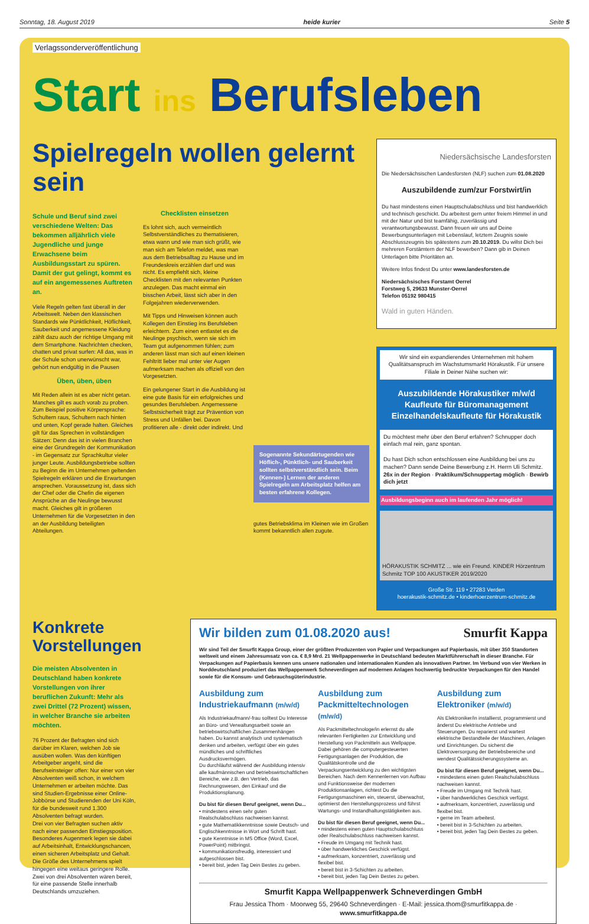Sonntag, 18. August 2019 heide kurier Seite 5
Verlagssonderveröffentlichung
Start ins Berufsleben
Spielregeln wollen gelernt sein
Schule und Beruf sind zwei verschiedene Welten: Das bekommen alljährlich viele Jugendliche und junge Erwachsene beim Ausbildungsstart zu spüren. Damit der gut gelingt, kommt es auf ein angemessenes Auftreten an.
Viele Regeln gelten fast überall in der Arbeitswelt. Neben den klassischen Standards wie Pünktlichkeit, Höflichkeit, Sauberkeit und angemessene Kleidung zählt dazu auch der richtige Umgang mit dem Smartphone. Nachrichten checken, chatten und privat surfen: All das, was in der Schule schon unerwünscht war, gehört nun endgültig in die Pausen
Üben, üben, üben
Mit Reden allein ist es aber nicht getan. Manches gilt es auch vorab zu proben. Zum Beispiel positive Körpersprache: Schultern raus, Schultern nach hinten und unten, Kopf gerade halten. Gleiches gilt für das Sprechen in vollständigen Sätzen: Denn das ist in vielen Branchen eine der Grundregeln der Kommunikation - im Gegensatz zur Sprachkultur vieler junger Leute. Ausbildungsbetriebe sollten zu Beginn die im Unternehmen geltenden Spielregeln erklären und die Erwartungen ansprechen. Voraussetzung ist, dass sich der Chef oder die Chefin die eigenen Ansprüche an die Neulinge bewusst macht. Gleiches gilt in größeren Unternehmen für die Vorgesetzten in den an der Ausbildung beteiligten Abteilungen.
Checklisten einsetzen
Es lohnt sich, auch vermeintlich Selbstverständliches zu thematisieren, etwa wann und wie man sich grüßt, wie man sich am Telefon meldet, was man aus dem Betriebsalltag zu Hause und im Freundeskreis erzählen darf und was nicht. Es empfiehlt sich, kleine Checklisten mit den relevanten Punkten anzulegen. Das macht einmal ein bisschen Arbeit, lässt sich aber in den Folgejahren wiederverwenden.
Mit Tipps und Hinweisen können auch Kollegen den Einstieg ins Berufsleben erleichtern. Zum einen entlastet es die Neulinge psychisch, wenn sie sich im Team gut aufgenommen fühlen; zum anderen lässt man sich auf einen kleinen Fehltritt lieber mal unter vier Augen aufmerksam machen als offiziell von den Vorgesetzten.
Ein gelungener Start in die Ausbildung ist eine gute Basis für ein erfolgreiches und gesundes Berufsleben. Angemessene Selbstsicherheit trägt zur Prävention von Stress und Unfällen bei. Davon profitieren alle - direkt oder indirekt. Und
Sogenannte Sekundärtugenden wie Höflich-, Pünktlich- und Sauberkeit sollten selbstverständlich sein. Beim (Kennen-) Lernen der anderen Spielregeln am Arbeitsplatz helfen am besten erfahrene Kollegen.
gutes Betriebsklima im Kleinen wie im Großen kommt bekanntlich allen zugute.
Niedersächsische Landesforsten
Die Niedersächsischen Landesforsten (NLF) suchen zum 01.08.2020
Auszubildende zum/zur Forstwirt/in
Du hast mindestens einen Hauptschulabschluss und bist handwerklich und technisch geschickt. Du arbeitest gern unter freiem Himmel in und mit der Natur und bist teamfähig, zuverlässig und verantwortungsbewusst. Dann freuen wir uns auf Deine Bewerbungsunterlagen mit Lebenslauf, letztem Zeugnis sowie Abschlusszeugnis bis spätestens zum 20.10.2019. Du willst Dich bei mehreren Forstämtern der NLF bewerben? Dann gib in Deinen Unterlagen bitte Prioritäten an.
Weitere Infos findest Du unter www.landesforsten.de
Niedersächsisches Forstamt Oerrel
Forstweg 5, 29633 Munster-Oerrel
Telefon 05192 980415
Wald in guten Händen.
Wir sind ein expandierendes Unternehmen mit hohem Qualitätsanspruch im Wachstumsmarkt Hörakustik. Für unsere Filiale in Deiner Nähe suchen wir:
Auszubildende Hörakustiker m/w/d
Kaufleute für Büromanagement
Einzelhandelskaufleute für Hörakustik
Du möchtest mehr über den Beruf erfahren? Schnupper doch einfach mal rein, ganz spontan.
Du hast Dich schon entschlossen eine Ausbildung bei uns zu machen? Dann sende Deine Bewerbung z.H. Herrn Uli Schmitz.
26x in der Region · Praktikum/Schnuppertag möglich · Bewirb dich jetzt
Ausbildungsbeginn auch im laufenden Jahr möglich!
HÖRAKUSTIK SCHMITZ ... wie ein Freund. KINDER Hörzentrum Schmitz TOP 100 AKUSTIKER 2019/2020
Große Str. 119 • 27283 Verden
hoerakustik-schmitz.de • kinderhoerzentrum-schmitz.de
Konkrete Vorstellungen
Die meisten Absolventen in Deutschland haben konkrete Vorstellungen von ihrer beruflichen Zukunft: Mehr als zwei Drittel (72 Prozent) wissen, in welcher Branche sie arbeiten möchten.
76 Prozent der Befragten sind sich darüber im Klaren, welchen Job sie ausüben wollen. Was den künftigen Arbeitgeber angeht, sind die Berufseinsteiger offen: Nur einer von vier Absolventen weiß schon, in welchem Unternehmen er arbeiten möchte. Das sind Studien-Ergebnisse einer Online-Jobbörse und Studierenden der Uni Köln, für die bundesweit rund 1.300 Absolventen befragt wurden.
Drei von vier Befragten suchen aktiv nach einer passenden Einstiegsposition. Besonderes Augenmerk legen sie dabei auf Arbeitsinhalt, Entwicklungschancen, einen sicheren Arbeitsplatz und Gehalt. Die Größe des Unternehmens spielt hingegen eine weitaus geringere Rolle. Zwei von drei Absolventen wären bereit, für eine passende Stelle innerhalb Deutschlands umzuziehen.
Wir bilden zum 01.08.2020 aus! Smurfit Kappa
Wir sind Teil der Smurfit Kappa Group, einer der größten Produzenten von Papier und Verpackungen auf Papierbasis, mit über 350 Standorten weltweit und einem Jahresumsatz von ca. € 8,9 Mrd. 21 Wellpappenwerke in Deutschland bedeuten Marktführerschaft in dieser Branche. Für Verpackungen auf Papierbasis kennen uns unsere nationalen und internationalen Kunden als innovativen Partner. Im Verbund von vier Werken in Norddeutschland produziert das Wellpappenwerk Schneverdingen auf modernen Anlagen hochwertig bedruckte Verpackungen für den Handel sowie für die Konsum- und Gebrauchsgüterindustrie.
Ausbildung zum Industriekaufmann (m/w/d)
Als Industriekaufmann/-frau solltest Du Interesse an Büro- und Verwaltungsarbeit sowie an betriebswirtschaftlichen Zusammenhängen haben. Du kannst analytisch und systematisch denken und arbeiten, verfügst über ein gutes mündliches und schriftliches Ausdrucksvermögen.
Du durchläufst während der Ausbildung intensiv alle kaufmännischen und betriebswirtschaftlichen Bereiche, wie z.B. den Vertrieb, das Rechnungswesen, den Einkauf und die Produktionsplanung.
Du bist für diesen Beruf geeignet, wenn Du...
• mindestens einen sehr guten Realschulabschluss nachweisen kannst.
• gute Mathematikkenntnisse sowie Deutsch- und Englischkenntnisse in Wort und Schrift hast.
• gute Kenntnisse in MS Office (Word, Excel, PowerPoint) mitbringst.
• kommunikationsfreudig, interessiert und aufgeschlossen bist.
• bereit bist, jeden Tag Dein Bestes zu geben.
Ausbildung zum Packmitteltechnologen (m/w/d)
Als Packmitteltechnologe/in erlernst du alle relevanten Fertigkeiten zur Entwicklung und Herstellung von Packmitteln aus Wellpappe. Dabei gehören die computergesteuerten Fertigungsanlagen der Produktion, die Qualitätskontrolle und die Verpackungsentwicklung zu den wichtigsten Bereichen. Nach dem Kennenlernen von Aufbau und Funktionsweise der modernen Produktionsanlagen, richtest Du die Fertigungsmaschinen ein, steuerst, überwachst, optimierst den Herstellungsprozess und führst Wartungs- und Instandhaltungstätigkeiten aus.
Du bist für diesen Beruf geeignet, wenn Du...
• mindestens einen guten Hauptschulabschluss oder Realschulabschluss nachweisen kannst.
• Freude im Umgang mit Technik hast.
• über handwerkliches Geschick verfügst.
• aufmerksam, konzentriert, zuverlässig und flexibel bist.
• bereit bist in 3-Schichten zu arbeiten.
• bereit bist, jeden Tag Dein Bestes zu geben.
Ausbildung zum Elektroniker (m/w/d)
Als Elektroniker/in installierst, programmierst und änderst Du elektrische Antriebe und Steuerungen. Du reparierst und wartest elektrische Bestandteile der Maschinen, Anlagen und Einrichtungen. Du sicherst die Elektroversorgung der Betriebsbereiche und wendest Qualitätssicherungssysteme an.
Du bist für diesen Beruf geeignet, wenn Du...
• mindestens einen guten Realschulabschluss nachweisen kannst.
• Freude im Umgang mit Technik hast.
• über handwerkliches Geschick verfügst.
• aufmerksam, konzentriert, zuverlässig und flexibel bist.
• gerne im Team arbeitest.
• bereit bist in 3-Schichten zu arbeiten.
• bereit bist, jeden Tag Dein Bestes zu geben.
Smurfit Kappa Wellpappenwerk Schneverdingen GmbH
Frau Jessica Thom · Moorweg 55, 29640 Schneverdingen · E-Mail: jessica.thom@smurfitkappa.de · www.smurfitkappa.de